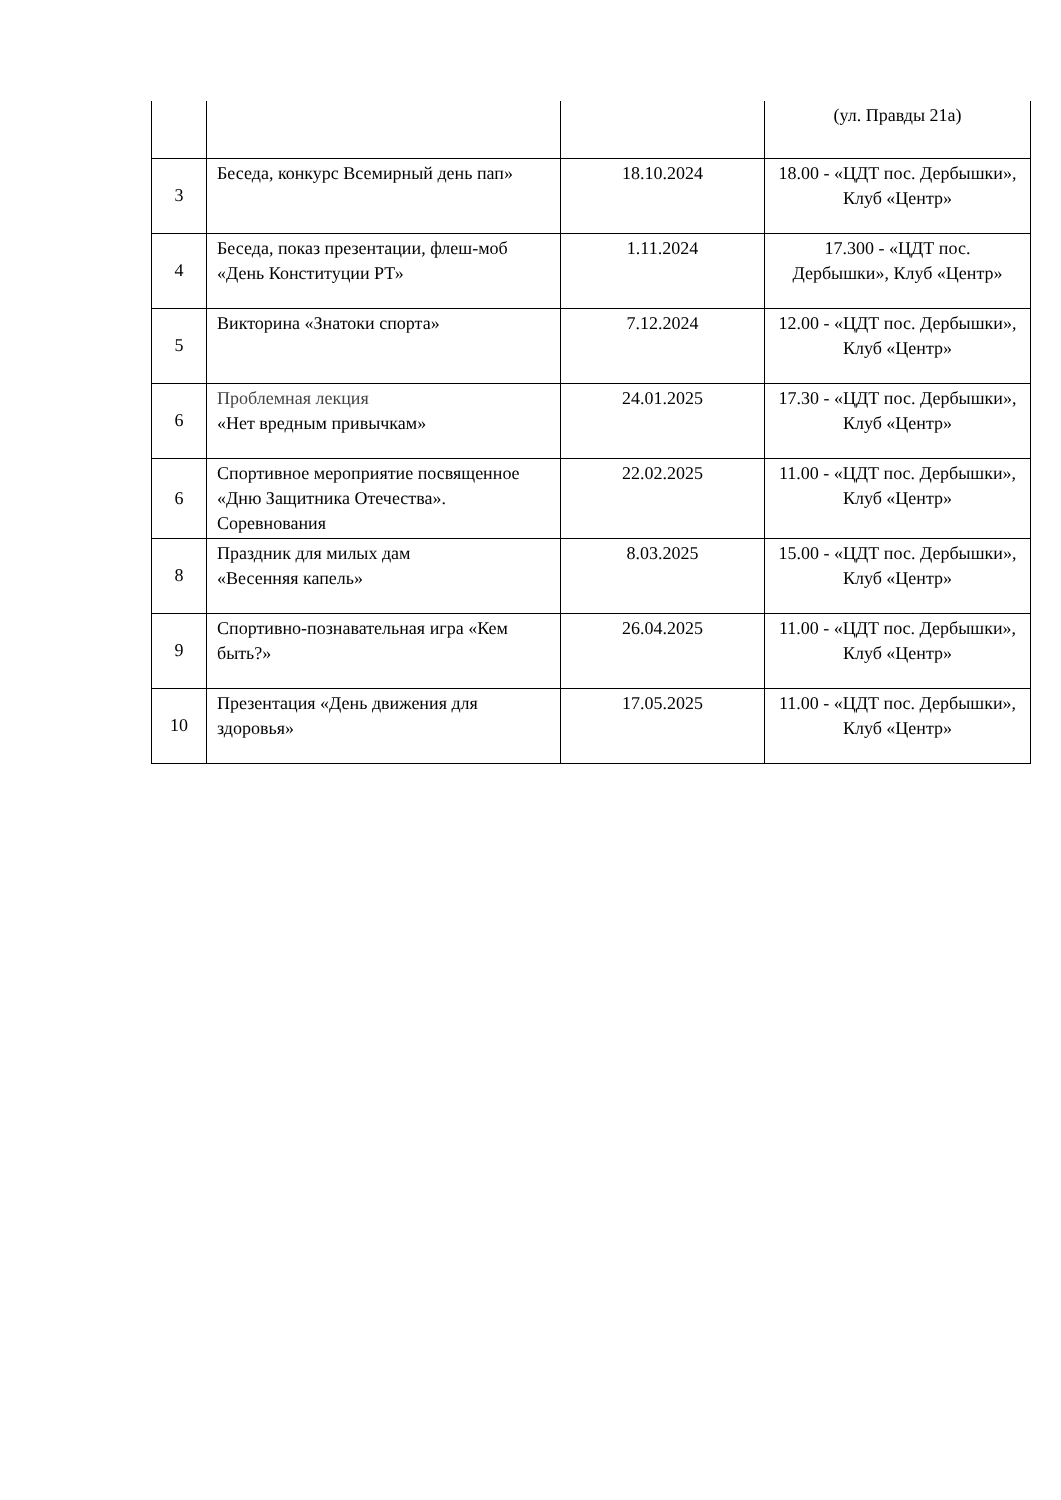| | | | (ул. Правды 21а) |
| 3 | Беседа, конкурс Всемирный день пап» | 18.10.2024 | 18.00 - «ЦДТ пос. Дербышки», Клуб «Центр» |
| 4 | Беседа, показ презентации, флеш-моб «День Конституции РТ» | 1.11.2024 | 17.300 - «ЦДТ пос. Дербышки», Клуб «Центр» |
| 5 | Викторина «Знатоки спорта» | 7.12.2024 | 12.00 - «ЦДТ пос. Дербышки», Клуб «Центр» |
| 6 | Проблемная лекция «Нет вредным привычкам» | 24.01.2025 | 17.30 - «ЦДТ пос. Дербышки», Клуб «Центр» |
| 6 | Спортивное мероприятие посвященное «Дню Защитника Отечества». Соревнования | 22.02.2025 | 11.00 - «ЦДТ пос. Дербышки», Клуб «Центр» |
| 8 | Праздник для милых дам «Весенняя капель» | 8.03.2025 | 15.00 - «ЦДТ пос. Дербышки», Клуб «Центр» |
| 9 | Спортивно-познавательная игра «Кем быть?» | 26.04.2025 | 11.00 - «ЦДТ пос. Дербышки», Клуб «Центр» |
| 10 | Презентация «День движения для здоровья» | 17.05.2025 | 11.00 - «ЦДТ пос. Дербышки», Клуб «Центр» |